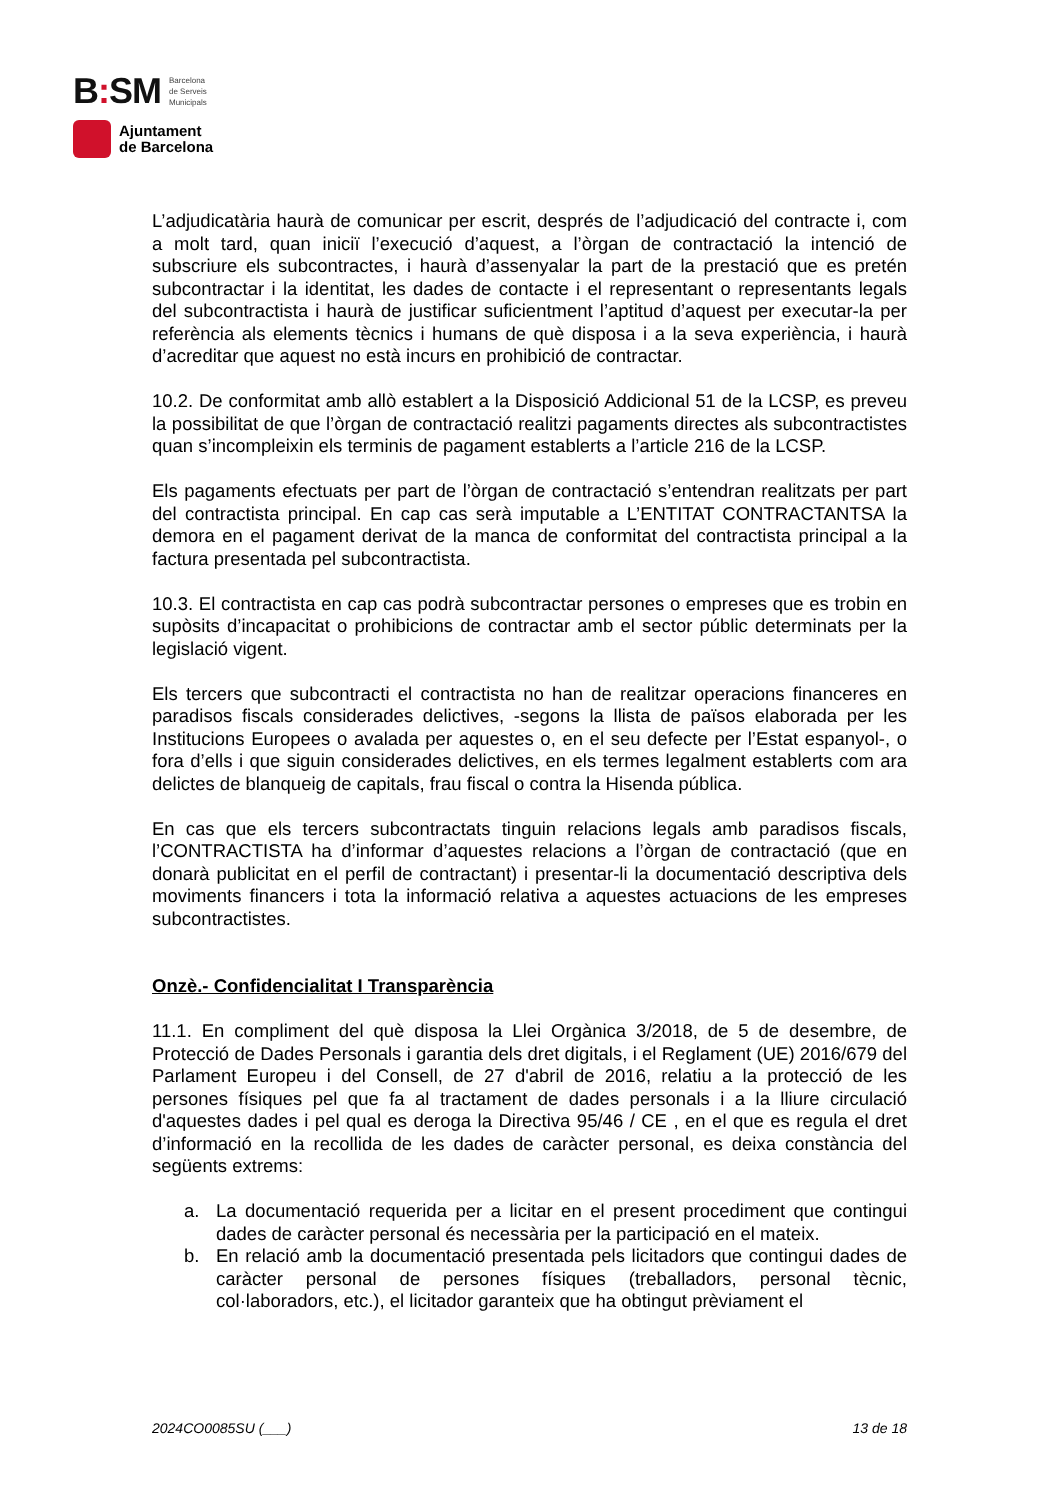B: SM Barcelona
de Serveis
Municipals
Ajuntament
de Barcelona
L’adjudicatària haurà de comunicar per escrit, després de l’adjudicació del contracte i, com a molt tard, quan iniciï l’execució d’aquest, a l’òrgan de contractació la intenció de subscriure els subcontractes, i haurà d’assenyalar la part de la prestació que es pretén subcontractar i la identitat, les dades de contacte i el representant o representants legals del subcontractista i haurà de justificar suficientment l’aptitud d’aquest per executar-la per referència als elements tècnics i humans de què disposa i a la seva experiència, i haurà d’acreditar que aquest no està incurs en prohibició de contractar.
10.2. De conformitat amb allò establert a la Disposició Addicional 51 de la LCSP, es preveu la possibilitat de que l’òrgan de contractació realitzi pagaments directes als subcontractistes quan s’incompleixin els terminis de pagament establerts a l’article 216 de la LCSP.
Els pagaments efectuats per part de l’òrgan de contractació s’entendran realitzats per part del contractista principal. En cap cas serà imputable a L’ENTITAT CONTRACTANTSA la demora en el pagament derivat de la manca de conformitat del contractista principal a la factura presentada pel subcontractista.
10.3. El contractista en cap cas podrà subcontractar persones o empreses que es trobin en supòsits d’incapacitat o prohibicions de contractar amb el sector públic determinats per la legislació vigent.
Els tercers que subcontracti el contractista no han de realitzar operacions financeres en paradisos fiscals considerades delictives, -segons la llista de països elaborada per les Institucions Europees o avalada per aquestes o, en el seu defecte per l’Estat espanyol-, o fora d’ells i que siguin considerades delictives, en els termes legalment establerts com ara delictes de blanqueig de capitals, frau fiscal o contra la Hisenda pública.
En cas que els tercers subcontractats tinguin relacions legals amb paradisos fiscals, l’CONTRACTISTA ha d’informar d’aquestes relacions a l’òrgan de contractació (que en donarà publicitat en el perfil de contractant) i presentar-li la documentació descriptiva dels moviments financers i tota la informació relativa a aquestes actuacions de les empreses subcontractistes.
Onzè.- Confidencialitat I Transparència
11.1. En compliment del què disposa la Llei Orgànica 3/2018, de 5 de desembre, de Protecció de Dades Personals i garantia dels dret digitals, i el Reglament (UE) 2016/679 del Parlament Europeu i del Consell, de 27 d'abril de 2016, relatiu a la protecció de les persones físiques pel que fa al tractament de dades personals i a la lliure circulació d'aquestes dades i pel qual es deroga la Directiva 95/46 / CE , en el que es regula el dret d’informació en la recollida de les dades de caràcter personal, es deixa constància del següents extrems:
a. La documentació requerida per a licitar en el present procediment que contingui dades de caràcter personal és necessària per la participació en el mateix.
b. En relació amb la documentació presentada pels licitadors que contingui dades de caràcter personal de persones físiques (treballadors, personal tècnic, col·laboradors, etc.), el licitador garanteix que ha obtingut prèviament el
2024CO0085SU (___) 13 de 18